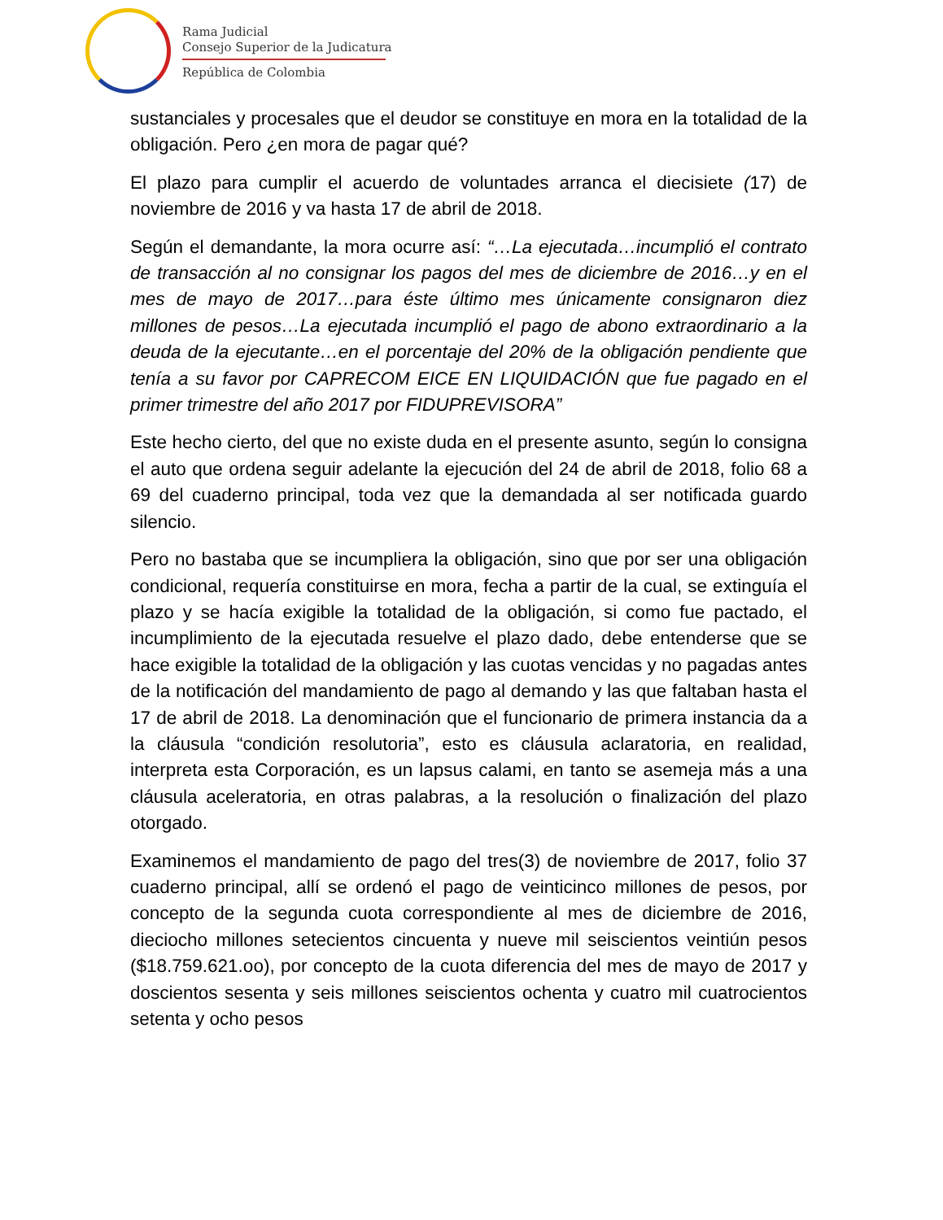Rama Judicial
Consejo Superior de la Judicatura
República de Colombia
sustanciales y procesales que el deudor se constituye en mora en la totalidad de la obligación. Pero ¿en mora de pagar qué?
El plazo para cumplir el acuerdo de voluntades arranca el diecisiete (17) de noviembre de 2016 y va hasta 17 de abril de 2018.
Según el demandante, la mora ocurre así: “…La ejecutada…incumplió el contrato de transacción al no consignar los pagos del mes de diciembre de 2016…y en el mes de mayo de 2017…para éste último mes únicamente consignaron diez millones de pesos…La ejecutada incumplió el pago de abono extraordinario a la deuda de la ejecutante…en el porcentaje del 20% de la obligación pendiente que tenía a su favor por CAPRECOM EICE EN LIQUIDACIÓN que fue pagado en el primer trimestre del año 2017 por FIDUPREVISORA”
Este hecho cierto, del que no existe duda en el presente asunto, según lo consigna el auto que ordena seguir adelante la ejecución del 24 de abril de 2018, folio 68 a 69 del cuaderno principal, toda vez que la demandada al ser notificada guardo silencio.
Pero no bastaba que se incumpliera la obligación, sino que por ser una obligación condicional, requería constituirse en mora, fecha a partir de la cual, se extinguía el plazo y se hacía exigible la totalidad de la obligación, si como fue pactado, el incumplimiento de la ejecutada resuelve el plazo dado, debe entenderse que se hace exigible la totalidad de la obligación y las cuotas vencidas y no pagadas antes de la notificación del mandamiento de pago al demando y las que faltaban hasta el 17 de abril de 2018. La denominación que el funcionario de primera instancia da a la cláusula “condición resolutoria”, esto es cláusula aclaratoria, en realidad, interpreta esta Corporación, es un lapsus calami, en tanto se asemeja más a una cláusula aceleratoria, en otras palabras, a la resolución o finalización del plazo otorgado.
Examinemos el mandamiento de pago del tres(3) de noviembre de 2017, folio 37 cuaderno principal, allí se ordenó el pago de veinticinco millones de pesos, por concepto de la segunda cuota correspondiente al mes de diciembre de 2016, dieciocho millones setecientos cincuenta y nueve mil seiscientos veintiún pesos ($18.759.621.oo), por concepto de la cuota diferencia del mes de mayo de 2017 y doscientos sesenta y seis millones seiscientos ochenta y cuatro mil cuatrocientos setenta y ocho pesos